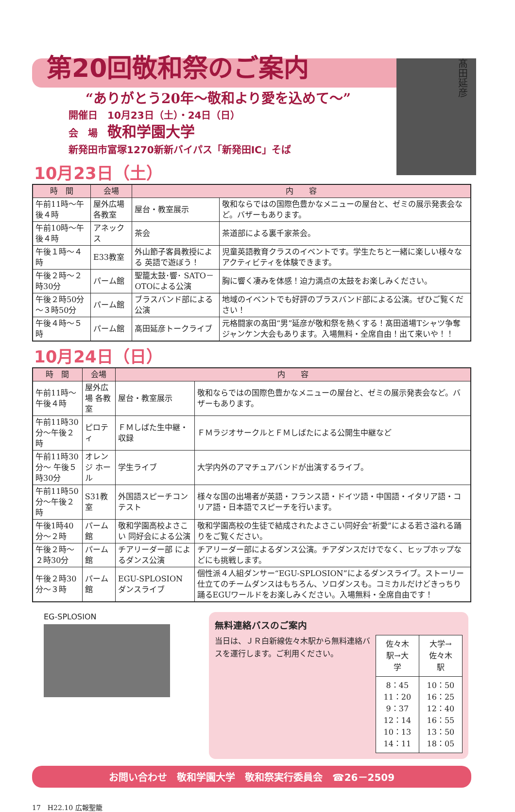髙田延彦
第20回敬和祭のご案内
“ありがとう20年～敬和より愛を込めて～”
開催日　10月23日（土）・24日（日）
会　場　敬和学園大学
新発田市富塚1270新新バイパス「新発田IC」そば
10月23日（土）
| 時 間 | 会場 | 内 容 | |
| --- | --- | --- | --- |
| 午前11時～午後４時 | 屋外広場 各教室 | 屋台・教室展示 | 敬和ならではの国際色豊かなメニューの屋台と、ゼミの展示発表会など。バザーもあります。 |
| 午前10時～午後４時 | アネックス | 茶会 | 茶道部による裏千家茶会。 |
| 午後１時～４時 | E33教室 | 外山節子客員教授による 英語で遊ぼう！ | 児童英語教育クラスのイベントです。学生たちと一緒に楽しい様々なアクティビティを体験できます。 |
| 午後２時～２時30分 | パーム館 | 聖籠太鼓･響･ SATO－OTOによる公演 | 胸に響く凄みを体感！迫力満点の太鼓をお楽しみください。 |
| 午後２時50分～３時50分 | パーム館 | ブラスバンド部による公演 | 地域のイベントでも好評のブラスバンド部による公演。ぜひご覧ください！ |
| 午後４時～５時 | パーム館 | 髙田延彦トークライブ | 元格闘家の髙田“男”延彦が敬和祭を熱くする！髙田道場Tシャツ争奪ジャンケン大会もあります。入場無料・全席自由！出て来いや！！ |
10月24日（日）
| 時 間 | 会場 | 内 容 | |
| --- | --- | --- | --- |
| 午前11時～午後４時 | 屋外広場 各教室 | 屋台・教室展示 | 敬和ならではの国際色豊かなメニューの屋台と、ゼミの展示発表会など。バザーもあります。 |
| 午前11時30分～午後２時 | ピロティ | ＦＭしばた生中継・収録 | ＦＭラジオサークルとＦＭしばたによる公開生中継など |
| 午前11時30分～ 午後５時30分 | オレンジ ホール | 学生ライブ | 大学内外のアマチュアバンドが出演するライブ。 |
| 午前11時50分～午後２時 | S31教室 | 外国語スピーチコンテスト | 様々な国の出場者が英語・フランス語・ドイツ語・中国語・イタリア語・コリア語・日本語でスピーチを行います。 |
| 午後1時40分～２時 | パーム館 | 敬和学園高校よさこい 同好会による公演 | 敬和学園高校の生徒で結成されたよさこい同好会“祈愛”による若さ溢れる踊りをご覧ください。 |
| 午後２時～２時30分 | パーム館 | チアリーダー部 によるダンス公演 | チアリーダー部によるダンス公演。チアダンスだけでなく、ヒップホップなどにも挑戦します。 |
| 午後２時30分～３時 | パーム館 | EGU-SPLOSION ダンスライブ | 個性派４人組ダンサー“EGU-SPLOSION”によるダンスライブ。ストーリー仕立てのチームダンスはもちろん、ソロダンスも。コミカルだけどきっちり踊るEGUワールドをお楽しみください。入場無料・全席自由です！ |
EG-SPLOSION
無料連絡バスのご案内
当日は、ＪＲ白新線佐々木駅から無料連絡バスを運行します。ご利用ください。
| 佐々木駅→大学 | 大学→佐々木駅 |
| 8：45 11：20 9：37 12：14 10：13 14：11 | 10：50 16：25 12：40 16：55 13：50 18：05 |
お問い合わせ　敬和学園大学　敬和祭実行委員会　☎26－2509
17　H22.10 広報聖籠